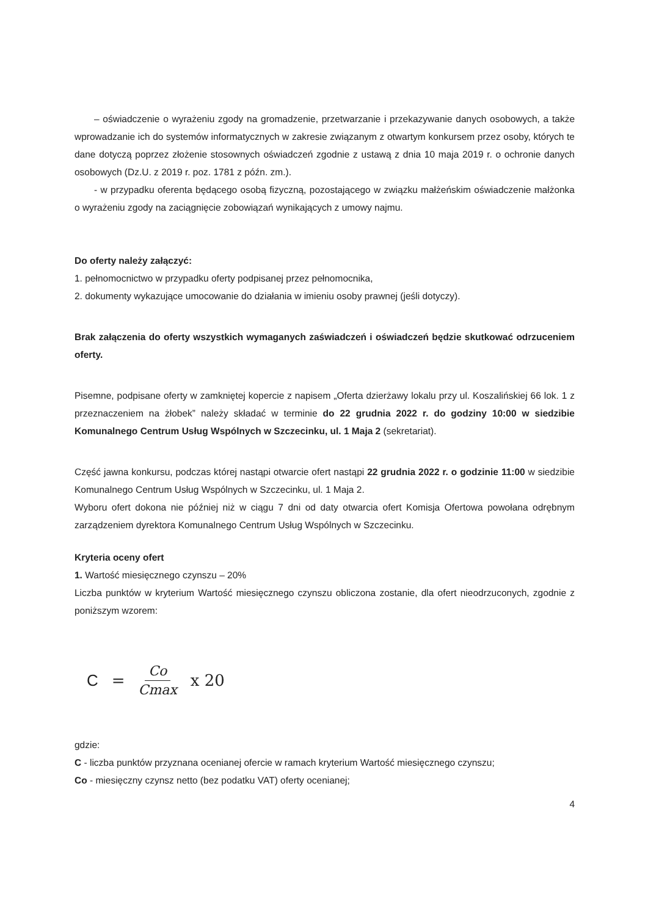– oświadczenie o wyrażeniu zgody na gromadzenie, przetwarzanie i przekazywanie danych osobowych, a także wprowadzanie ich do systemów informatycznych w zakresie związanym z otwartym konkursem przez osoby, których te dane dotyczą poprzez złożenie stosownych oświadczeń zgodnie z ustawą z dnia 10 maja 2019 r. o ochronie danych osobowych (Dz.U. z 2019 r. poz. 1781 z późn. zm.).
- w przypadku oferenta będącego osobą fizyczną, pozostającego w związku małżeńskim oświadczenie małżonka o wyrażeniu zgody na zaciągnięcie zobowiązań wynikających z umowy najmu.
Do oferty należy załączyć:
1. pełnomocnictwo w przypadku oferty podpisanej przez pełnomocnika,
2. dokumenty wykazujące umocowanie do działania w imieniu osoby prawnej (jeśli dotyczy).
Brak załączenia do oferty wszystkich wymaganych zaświadczeń i oświadczeń będzie skutkować odrzuceniem oferty.
Pisemne, podpisane oferty w zamkniętej kopercie z napisem „Oferta dzierżawy lokalu przy ul. Koszalińskiej 66 lok. 1 z przeznaczeniem na żłobek” należy składać w terminie do 22 grudnia 2022 r. do godziny 10:00 w siedzibie Komunalnego Centrum Usług Wspólnych w Szczecinku, ul. 1 Maja 2 (sekretariat).
Część jawna konkursu, podczas której nastąpi otwarcie ofert nastąpi 22 grudnia 2022 r. o godzinie 11:00 w siedzibie Komunalnego Centrum Usług Wspólnych w Szczecinku, ul. 1 Maja 2.
Wyboru ofert dokona nie później niż w ciągu 7 dni od daty otwarcia ofert Komisja Ofertowa powołana odrębnym zarządzeniem dyrektora Komunalnego Centrum Usług Wspólnych w Szczecinku.
Kryteria oceny ofert
1. Wartość miesięcznego czynszu – 20%
Liczba punktów w kryterium Wartość miesięcznego czynszu obliczona zostanie, dla ofert nieodrzuconych, zgodnie z poniższym wzorem:
C = Co Cmax x 20
gdzie:
C - liczba punktów przyznana ocenianej ofercie w ramach kryterium Wartość miesięcznego czynszu;
Co - miesięczny czynsz netto (bez podatku VAT) oferty ocenianej;
4